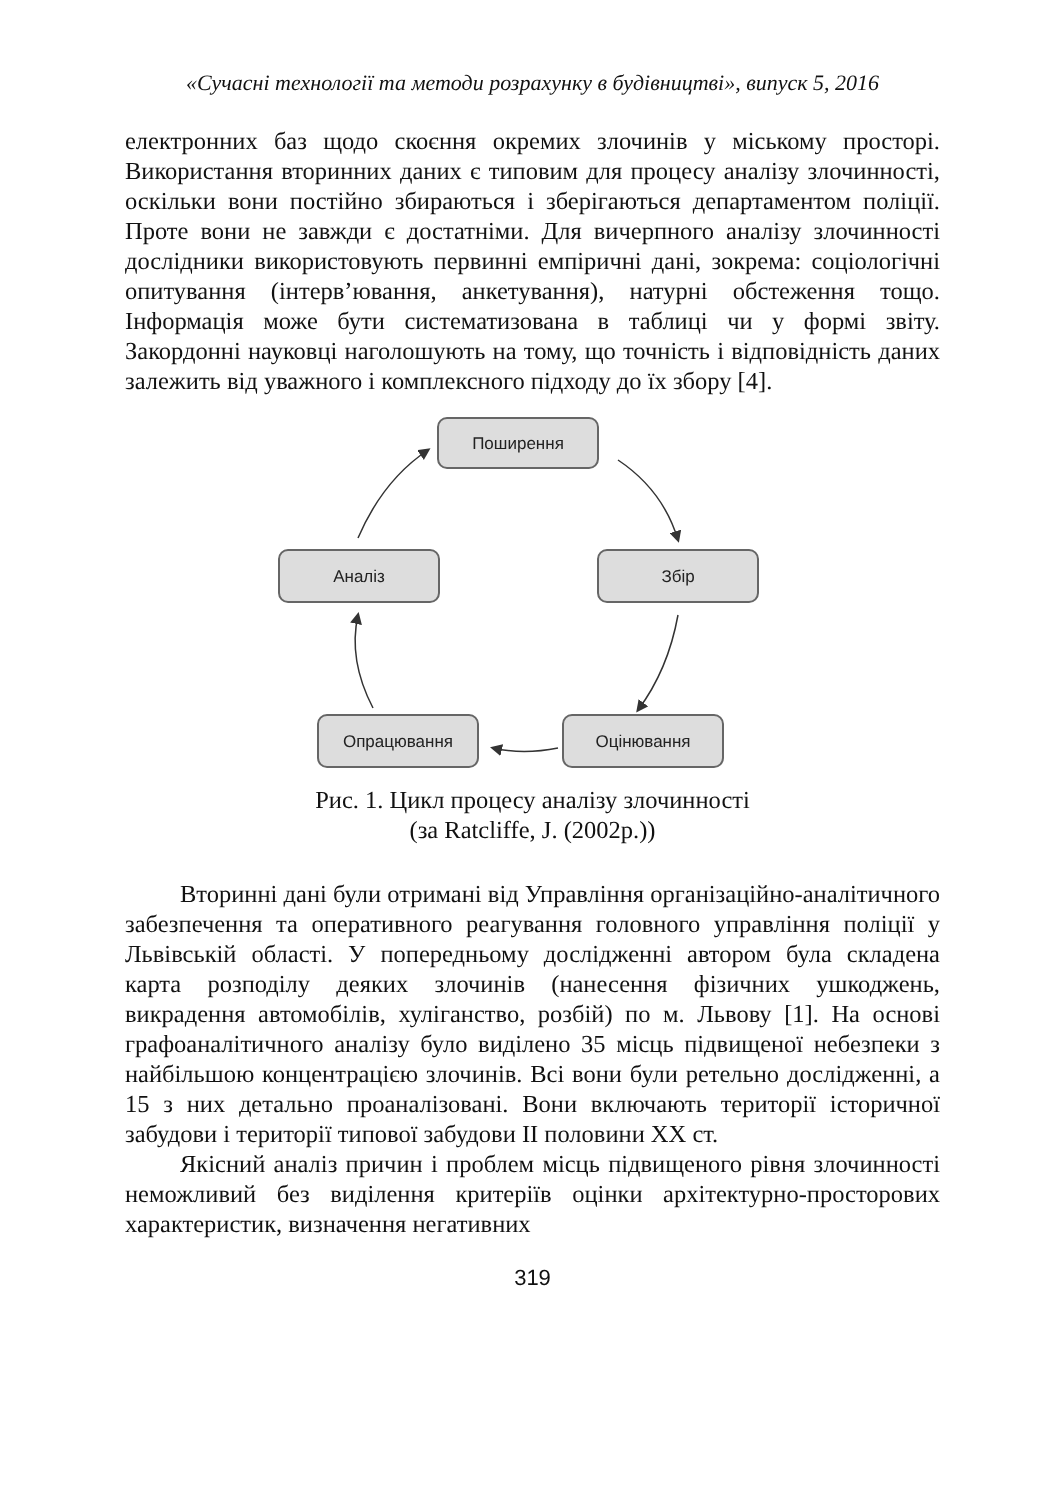«Сучасні технології та методи розрахунку в будівництві», випуск 5, 2016
електронних баз щодо скоєння окремих злочинів у міському просторі. Використання вторинних даних є типовим для процесу аналізу злочинності, оскільки вони постійно збираються і зберігаються департаментом поліції. Проте вони не завжди є достатніми. Для вичерпного аналізу злочинності дослідники використовують первинні емпіричні дані, зокрема: соціологічні опитування (інтерв’ювання, анкетування), натурні обстеження тощо. Інформація може бути систематизована в таблиці чи у формі звіту. Закордонні науковці наголошують на тому, що точність і відповідність даних залежить від уважного і комплексного підходу до їх збору [4].
Поширення
Аналіз
Збір
Опрацювання
Оцінювання
Рис. 1. Цикл процесу аналізу злочинності
(за Ratcliffe, J. (2002р.))
Вторинні дані були отримані від Управління організаційно-аналітичного забезпечення та оперативного реагування головного управління поліції у Львівській області. У попередньому дослідженні автором була складена карта розподілу деяких злочинів (нанесення фізичних ушкоджень, викрадення автомобілів, хуліганство, розбій) по м. Львову [1]. На основі графоаналітичного аналізу було виділено 35 місць підвищеної небезпеки з найбільшою концентрацією злочинів. Всі вони були ретельно дослідженні, а 15 з них детально проаналізовані. Вони включають території історичної забудови і території типової забудови ІІ половини ХХ ст.
Якісний аналіз причин і проблем місць підвищеного рівня злочинності неможливий без виділення критеріїв оцінки архітектурно-просторових характеристик, визначення негативних
319